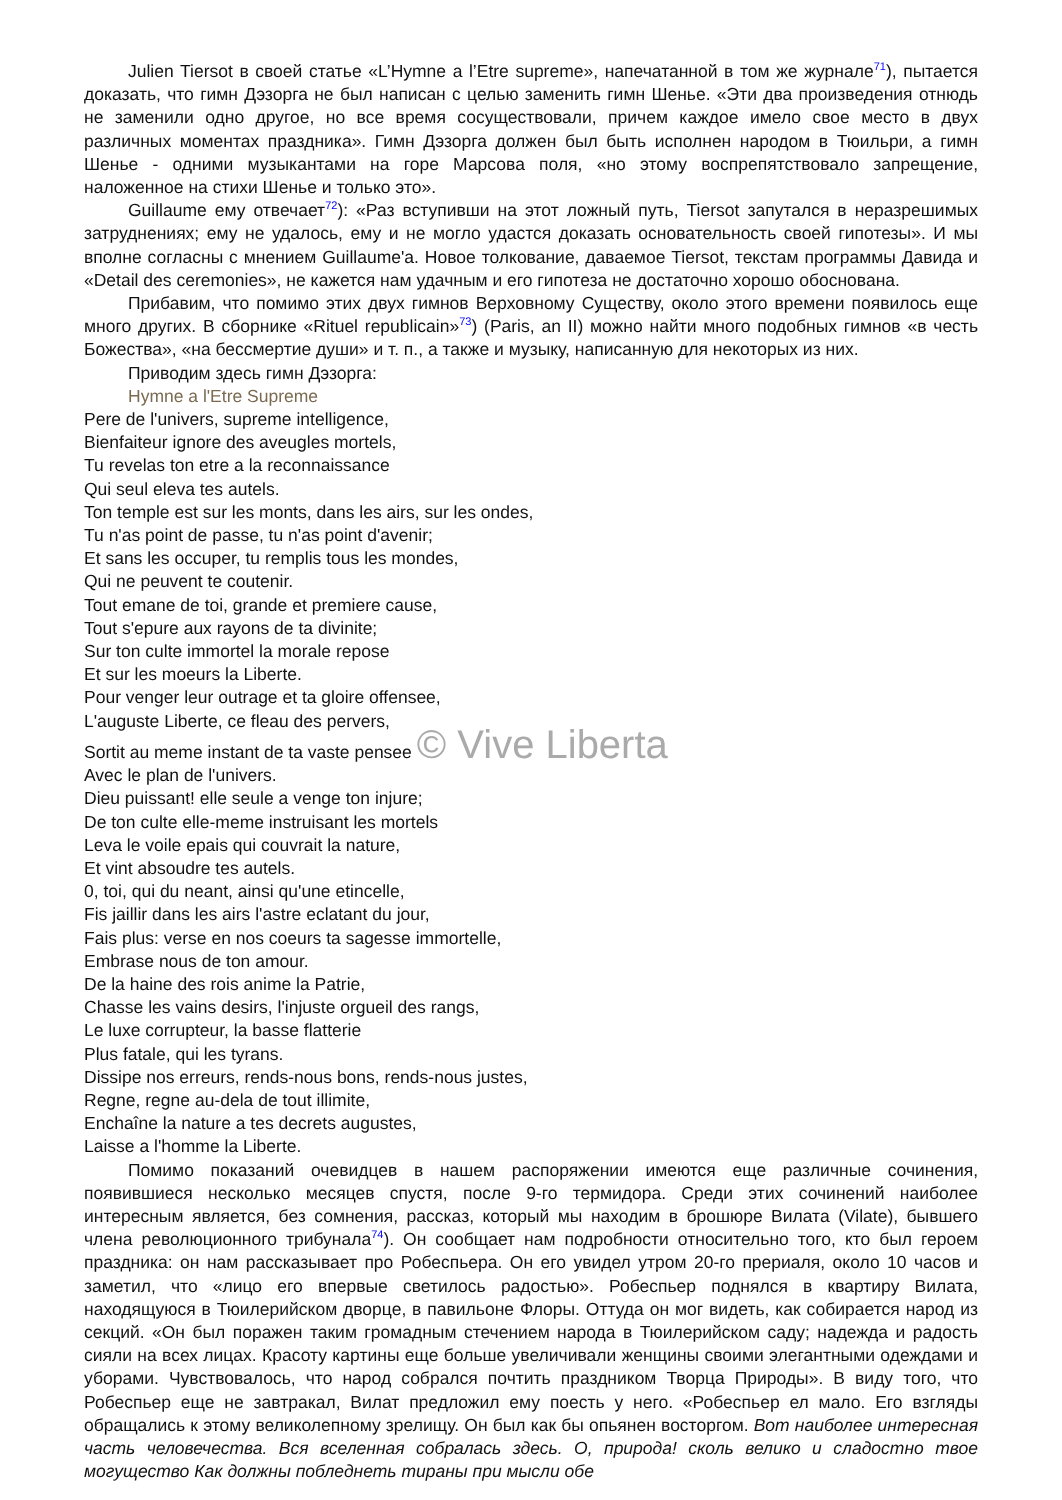Julien Tiersot в своей статье «L’Hymne a l’Etre supreme», напечатанной в том же журнале<sup>71</sup>), пытается доказать, что гимн Дэзорга не был написан с целью заменить гимн Шенье. «Эти два произведения отнюдь не заменили одно другое, но все время сосуществовали, причем каждое имело свое место в двух различных моментах праздника». Гимн Дэзорга должен был быть исполнен народом в Тюильри, а гимн Шенье - одними музыкантами на горе Марсова поля, «но этому воспрепятствовало запрещение, наложенное на стихи Шенье и только это».
Guillaume ему отвечает<sup>72</sup>): «Раз вступивши на этот ложный путь, Tiersot запутался в неразрешимых затруднениях; ему не удалось, ему и не могло удастся доказать основательность своей гипотезы». И мы вполне согласны с мнением Guillaume'a. Новое толкование, даваемое Tiersot, текстам программы Давида и «Detail des ceremonies», не кажется нам удачным и его гипотеза не достаточно хорошо обоснована.
Прибавим, что помимо этих двух гимнов Верховному Существу, около этого времени появилось еще много других. В сборнике «Rituel republicain»<sup>73</sup>) (Paris, an II) можно найти много подобных гимнов «в честь Божества», «на бессмертие души» и т. п., а также и музыку, написанную для некоторых из них.
Приводим здесь гимн Дэзорга:
Hymne a l'Etre Supreme
Pere de l'univers, supreme intelligence,
Bienfaiteur ignore des aveugles mortels,
Tu revelas ton etre a la reconnaissance
Qui seul eleva tes autels.
Ton temple est sur les monts, dans les airs, sur les ondes,
Tu n'as point de passe, tu n'as point d'avenir;
Et sans les occuper, tu remplis tous les mondes,
Qui ne peuvent te coutenir.
Tout emane de toi, grande et premiere cause,
Tout s'epure aux rayons de ta divinite;
Sur ton culte immortel la morale repose
Et sur les moeurs la Liberte.
Pour venger leur outrage et ta gloire offensee,
L'auguste Liberte, ce fleau des pervers,
Sortit au meme instant de ta vaste pensee © Vive Liberta
Avec le plan de l'univers.
Dieu puissant! elle seule a venge ton injure;
De ton culte elle-meme instruisant les mortels
Leva le voile epais qui couvrait la nature,
Et vint absoudre tes autels.
0, toi, qui du neant, ainsi qu'une etincelle,
Fis jaillir dans les airs l'astre eclatant du jour,
Fais plus: verse en nos coeurs ta sagesse immortelle,
Embrase nous de ton amour.
De la haine des rois anime la Patrie,
Chasse les vains desirs, l'injuste orgueil des rangs,
Le luxe corrupteur, la basse flatterie
Plus fatale, qui les tyrans.
Dissipe nos erreurs, rends-nous bons, rends-nous justes,
Regne, regne au-dela de tout illimite,
Enchaîne la nature a tes decrets augustes,
Laisse a l'homme la Liberte.
Помимо показаний очевидцев в нашем распоряжении имеются еще различные сочинения, появившиеся несколько месяцев спустя, после 9-го термидора. Среди этих сочинений наиболее интересным является, без сомнения, рассказ, который мы находим в брошюре Вилата (Vilate), бывшего члена революционного трибунала<sup>74</sup>). Он сообщает нам подробности относительно того, кто был героем праздника: он нам рассказывает про Робеспьера. Он его увидел утром 20-го прериаля, около 10 часов и заметил, что «лицо его впервые светилось радостью». Робеспьер поднялся в квартиру Вилата, находящуюся в Тюилерийском дворце, в павильоне Флоры. Оттуда он мог видеть, как собирается народ из секций. «Он был поражен таким громадным стечением народа в Тюилерийском саду; надежда и радость сияли на всех лицах. Красоту картины еще больше увеличивали женщины своими элегантными одеждами и уборами. Чувствовалось, что народ собрался почтить праздником Творца Природы». В виду того, что Робеспьер еще не завтракал, Вилат предложил ему поесть у него. «Робеспьер ел мало. Его взгляды обращались к этому великолепному зрелищу. Он был как бы опьянен восторгом. Вот наиболее интересная часть человечества. Вся вселенная собралась здесь. О, природа! сколь велико и сладостно твое могущество Как должны побледнеть тираны при мысли обе